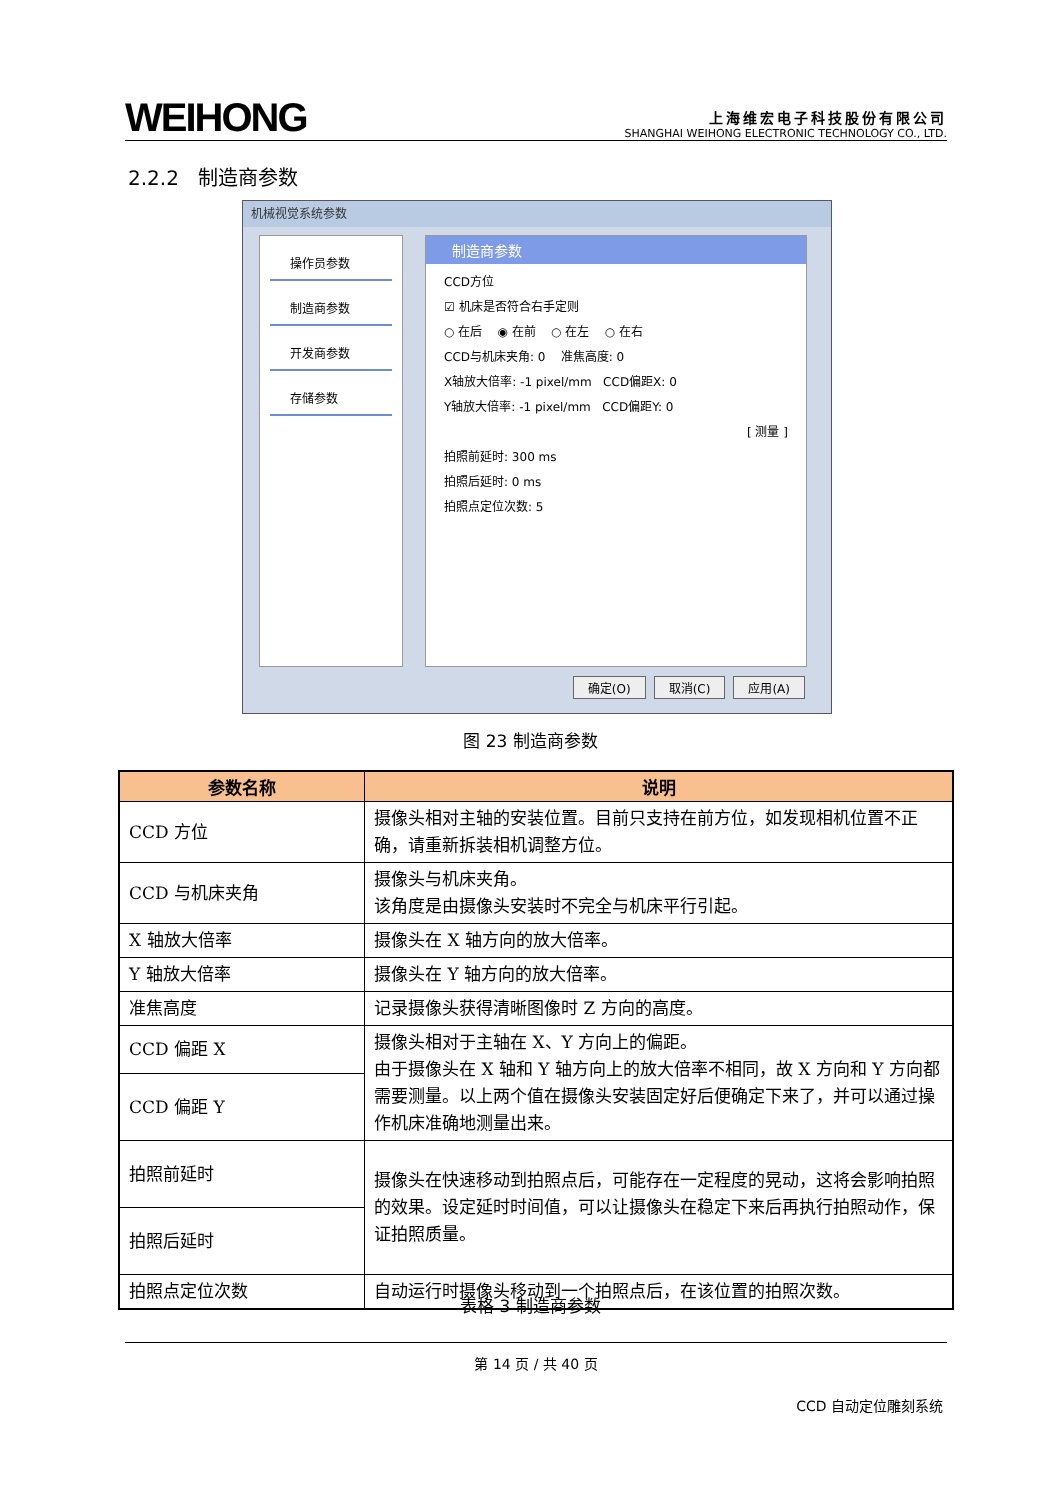WEIHONG
上海维宏电子科技股份有限公司
SHANGHAI WEIHONG ELECTRONIC TECHNOLOGY CO., LTD.
2.2.2 制造商参数
机械视觉系统参数
操作员参数
制造商参数
开发商参数
存储参数
制造商参数
CCD方位
☑ 机床是否符合右手定则
○ 在后 ◉ 在前 ○ 在左 ○ 在右
CCD与机床夹角: 0 准焦高度: 0
X轴放大倍率: -1 pixel/mm CCD偏距X: 0
Y轴放大倍率: -1 pixel/mm CCD偏距Y: 0
[ 测量 ]
拍照前延时: 300 ms
拍照后延时: 0 ms
拍照点定位次数: 5
确定(O) 取消(C) 应用(A)
图 23 制造商参数
| 参数名称 | 说明 |
| --- | --- |
| CCD 方位 | 摄像头相对主轴的安装位置。目前只支持在前方位，如发现相机位置不正确，请重新拆装相机调整方位。 |
| CCD 与机床夹角 | 摄像头与机床夹角。 该角度是由摄像头安装时不完全与机床平行引起。 |
| X 轴放大倍率 | 摄像头在 X 轴方向的放大倍率。 |
| Y 轴放大倍率 | 摄像头在 Y 轴方向的放大倍率。 |
| 准焦高度 | 记录摄像头获得清晰图像时 Z 方向的高度。 |
| CCD 偏距 X | 摄像头相对于主轴在 X、Y 方向上的偏距。 由于摄像头在 X 轴和 Y 轴方向上的放大倍率不相同，故 X 方向和 Y 方向都需要测量。以上两个值在摄像头安装固定好后便确定下来了，并可以通过操作机床准确地测量出来。 |
| CCD 偏距 Y | |
| 拍照前延时 | 摄像头在快速移动到拍照点后，可能存在一定程度的晃动，这将会影响拍照的效果。设定延时时间值，可以让摄像头在稳定下来后再执行拍照动作，保证拍照质量。 |
| 拍照后延时 | |
| 拍照点定位次数 | 自动运行时摄像头移动到一个拍照点后，在该位置的拍照次数。 |
表格 3 制造商参数
第 14 页 / 共 40 页
CCD 自动定位雕刻系统